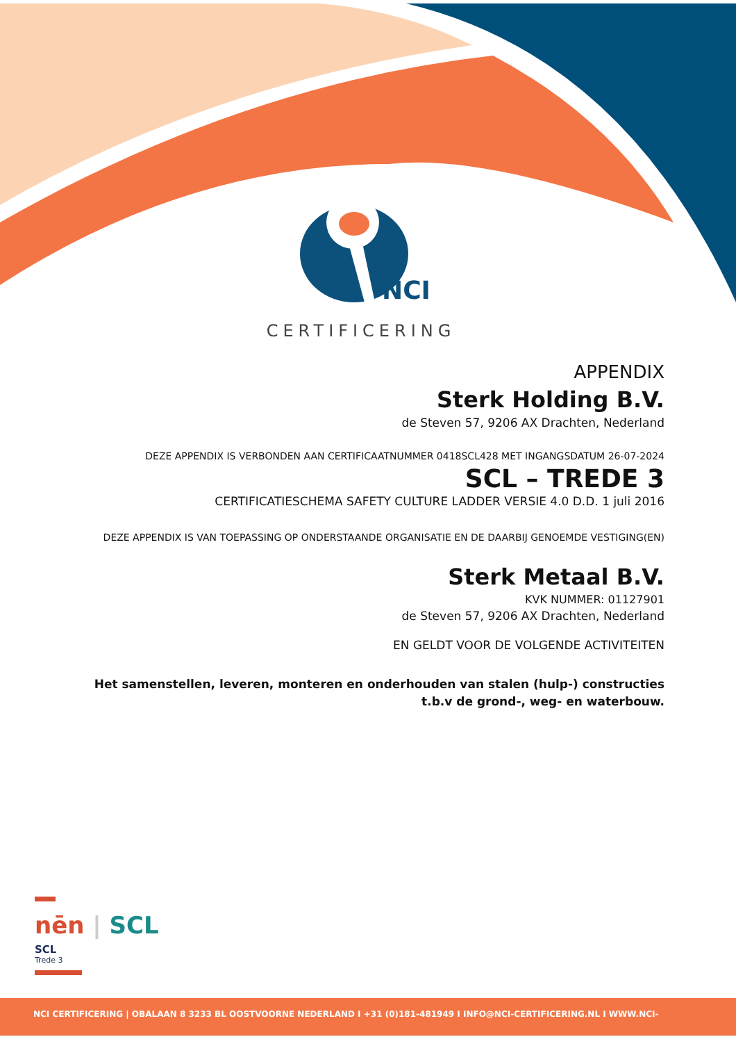NCI
CERTIFICERING
APPENDIX
Sterk Holding B.V.
de Steven 57, 9206 AX Drachten, Nederland
DEZE APPENDIX IS VERBONDEN AAN CERTIFICAATNUMMER 0418SCL428 MET INGANGSDATUM 26-07-2024
SCL – TREDE 3
CERTIFICATIESCHEMA SAFETY CULTURE LADDER VERSIE 4.0 D.D. 1 juli 2016
DEZE APPENDIX IS VAN TOEPASSING OP ONDERSTAANDE ORGANISATIE EN DE DAARBIJ GENOEMDE VESTIGING(EN)
Sterk Metaal B.V.
KVK NUMMER: 01127901
de Steven 57, 9206 AX Drachten, Nederland
EN GELDT VOOR DE VOLGENDE ACTIVITEITEN
Het samenstellen, leveren, monteren en onderhouden van stalen (hulp-) constructies
t.b.v de grond-, weg- en waterbouw.
nēn | SCL
SCL
Trede 3
NCI CERTIFICERING | OBALAAN 8 3233 BL OOSTVOORNE NEDERLAND I +31 (0)181-481949 I INFO@NCI-CERTIFICERING.NL I WWW.NCI-CERTIFICERING.NL